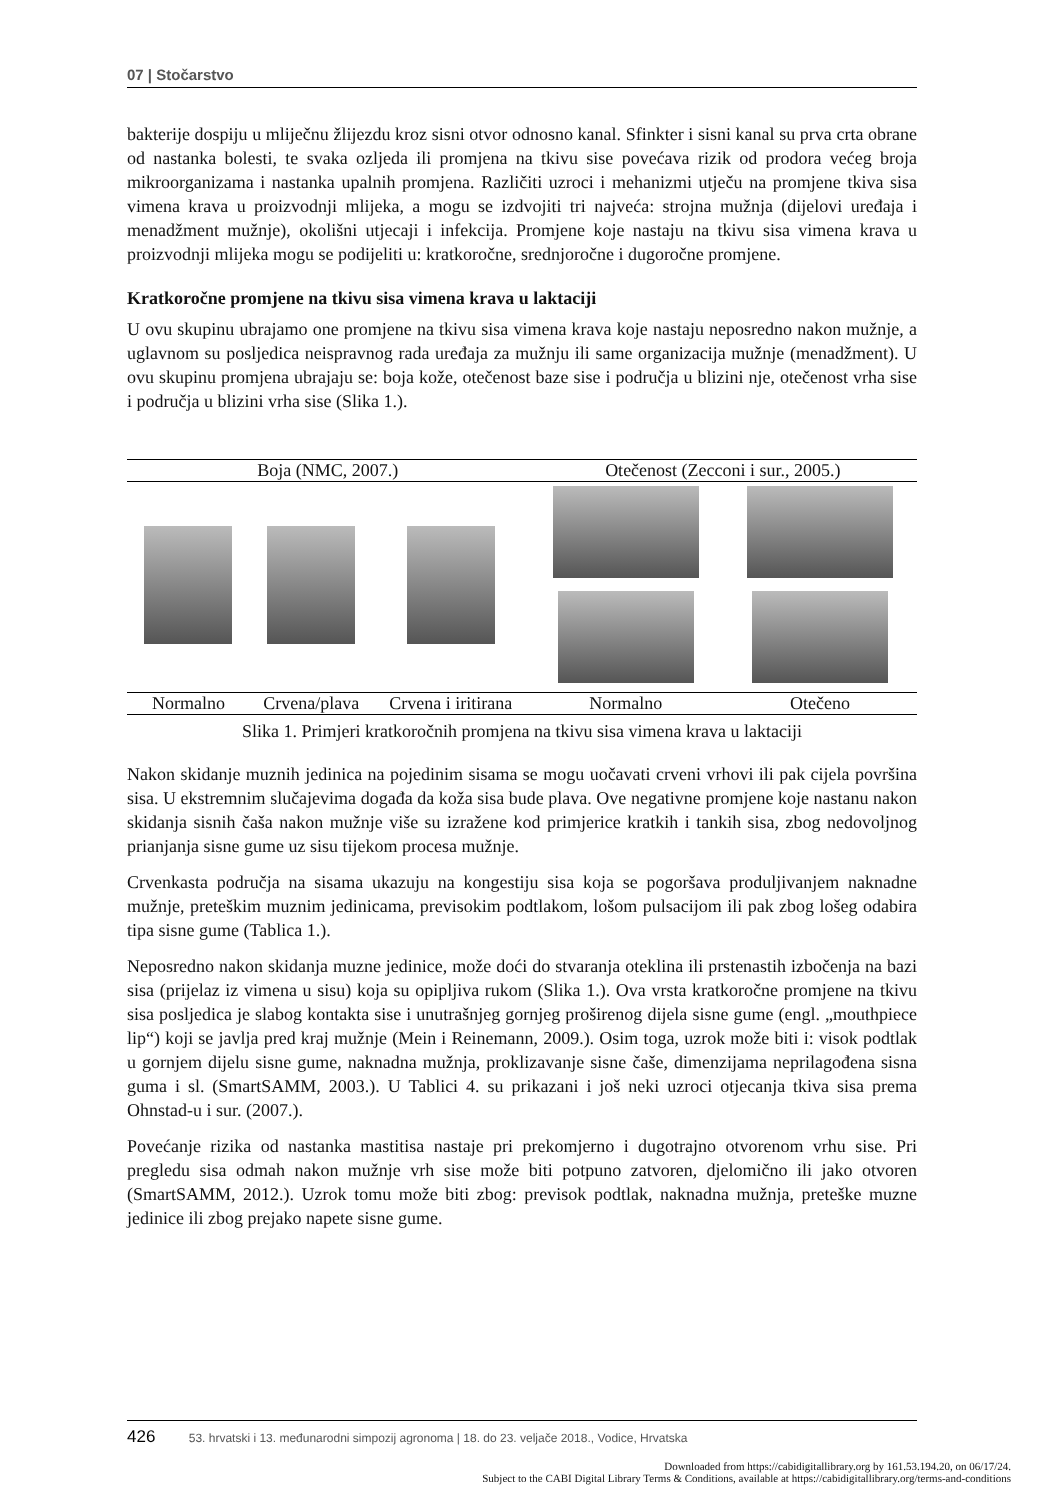07 | Stočarstvo
bakterije dospiju u mliječnu žlijezdu kroz sisni otvor odnosno kanal. Sfinkter i sisni kanal su prva crta obrane od nastanka bolesti, te svaka ozljeda ili promjena na tkivu sise povećava rizik od prodora većeg broja mikroorganizama i nastanka upalnih promjena. Različiti uzroci i mehanizmi utječu na promjene tkiva sisa vimena krava u proizvodnji mlijeka, a mogu se izdvojiti tri najveća: strojna mužnja (dijelovi uređaja i menadžment mužnje), okolišni utjecaji i infekcija. Promjene koje nastaju na tkivu sisa vimena krava u proizvodnji mlijeka mogu se podijeliti u: kratkoročne, srednjoročne i dugoročne promjene.
Kratkoročne promjene na tkivu sisa vimena krava u laktaciji
U ovu skupinu ubrajamo one promjene na tkivu sisa vimena krava koje nastaju neposredno nakon mužnje, a uglavnom su posljedica neispravnog rada uređaja za mužnju ili same organizacija mužnje (menadžment). U ovu skupinu promjena ubrajaju se: boja kože, otečenost baze sise i područja u blizini nje, otečenost vrha sise i područja u blizini vrha sise (Slika 1.).
| Boja (NMC, 2007.) | | | Otečenost (Zecconi i sur., 2005.) | |
| --- | --- | --- | --- | --- |
| Normalno | Crvena/plava | Crvena i iritirana | Normalno | Otečeno |
Slika 1. Primjeri kratkoročnih promjena na tkivu sisa vimena krava u laktaciji
Nakon skidanje muznih jedinica na pojedinim sisama se mogu uočavati crveni vrhovi ili pak cijela površina sisa. U ekstremnim slučajevima događa da koža sisa bude plava. Ove negativne promjene koje nastanu nakon skidanja sisnih čaša nakon mužnje više su izražene kod primjerice kratkih i tankih sisa, zbog nedovoljnog prianjanja sisne gume uz sisu tijekom procesa mužnje.
Crvenkasta područja na sisama ukazuju na kongestiju sisa koja se pogoršava produljivanjem naknadne mužnje, preteškim muznim jedinicama, previsokim podtlakom, lošom pulsacijom ili pak zbog lošeg odabira tipa sisne gume (Tablica 1.).
Neposredno nakon skidanja muzne jedinice, može doći do stvaranja oteklina ili prstenastih izbočenja na bazi sisa (prijelaz iz vimena u sisu) koja su opipljiva rukom (Slika 1.). Ova vrsta kratkoročne promjene na tkivu sisa posljedica je slabog kontakta sise i unutrašnjeg gornjeg proširenog dijela sisne gume (engl. „mouthpiece lip“) koji se javlja pred kraj mužnje (Mein i Reinemann, 2009.). Osim toga, uzrok može biti i: visok podtlak u gornjem dijelu sisne gume, naknadna mužnja, proklizavanje sisne čaše, dimenzijama neprilagođena sisna guma i sl. (SmartSAMM, 2003.). U Tablici 4. su prikazani i još neki uzroci otjecanja tkiva sisa prema Ohnstad-u i sur. (2007.).
Povećanje rizika od nastanka mastitisa nastaje pri prekomjerno i dugotrajno otvorenom vrhu sise. Pri pregledu sisa odmah nakon mužnje vrh sise može biti potpuno zatvoren, djelomično ili jako otvoren (SmartSAMM, 2012.). Uzrok tomu može biti zbog: previsok podtlak, naknadna mužnja, preteške muzne jedinice ili zbog prejako napete sisne gume.
426 53. hrvatski i 13. međunarodni simpozij agronoma | 18. do 23. veljače 2018., Vodice, Hrvatska
Downloaded from https://cabidigitallibrary.org by 161.53.194.20, on 06/17/24.
Subject to the CABI Digital Library Terms & Conditions, available at https://cabidigitallibrary.org/terms-and-conditions